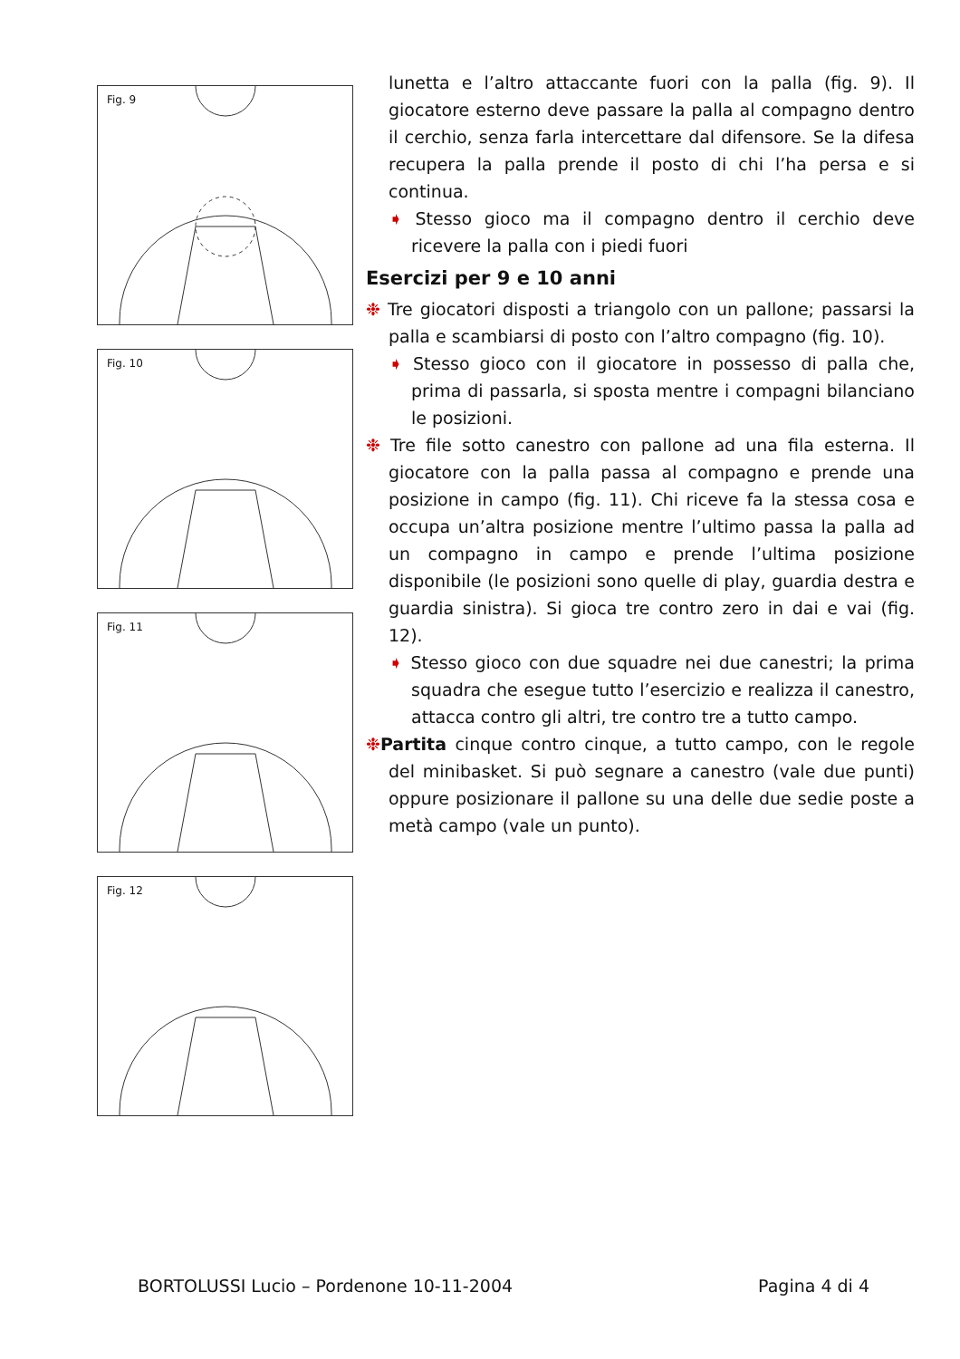Fig. 9
Fig. 10
Fig. 11
Fig. 12
lunetta e l’altro attaccante fuori con la palla (fig. 9). Il giocatore esterno deve passare la palla al compagno dentro il cerchio, senza farla intercettare dal difensore. Se la difesa recupera la palla prende il posto di chi l’ha persa e si continua.
➧ Stesso gioco ma il compagno dentro il cerchio deve ricevere la palla con i piedi fuori
Esercizi per 9 e 10 anni
❉ Tre giocatori disposti a triangolo con un pallone; passarsi la palla e scambiarsi di posto con l’altro compagno (fig. 10).
➧ Stesso gioco con il giocatore in possesso di palla che, prima di passarla, si sposta mentre i compagni bilanciano le posizioni.
❉ Tre file sotto canestro con pallone ad una fila esterna. Il giocatore con la palla passa al compagno e prende una posizione in campo (fig. 11). Chi riceve fa la stessa cosa e occupa un’altra posizione mentre l’ultimo passa la palla ad un compagno in campo e prende l’ultima posizione disponibile (le posizioni sono quelle di play, guardia destra e guardia sinistra). Si gioca tre contro zero in dai e vai (fig. 12).
➧ Stesso gioco con due squadre nei due canestri; la prima squadra che esegue tutto l’esercizio e realizza il canestro, attacca contro gli altri, tre contro tre a tutto campo.
❉Partita cinque contro cinque, a tutto campo, con le regole del minibasket. Si può segnare a canestro (vale due punti) oppure posizionare il pallone su una delle due sedie poste a metà campo (vale un punto).
BORTOLUSSI Lucio – Pordenone 10-11-2004 Pagina 4 di 4